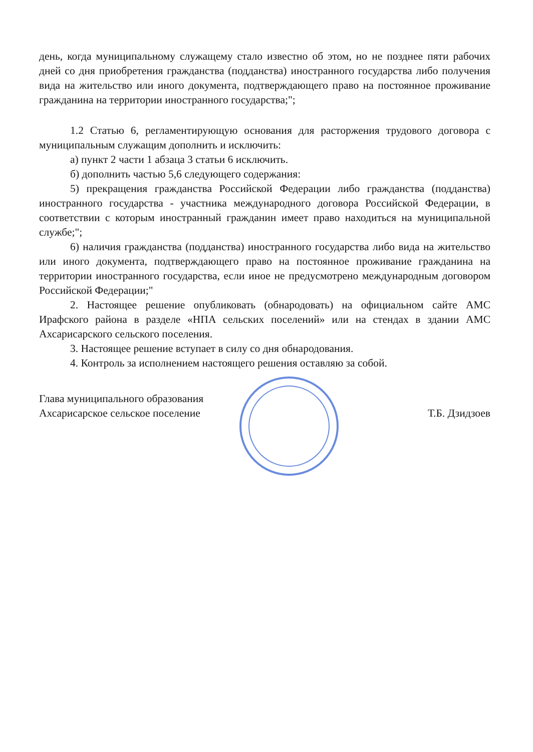день, когда муниципальному служащему стало известно об этом, но не позднее пяти рабочих дней со дня приобретения гражданства (подданства) иностранного государства либо получения вида на жительство или иного документа, подтверждающего право на постоянное проживание гражданина на территории иностранного государства;";
1.2 Статью 6, регламентирующую основания для расторжения трудового договора с муниципальным служащим дополнить и исключить:
а) пункт 2 части 1 абзаца 3 статьи 6 исключить.
б) дополнить частью 5,6 следующего содержания:
5) прекращения гражданства Российской Федерации либо гражданства (подданства) иностранного государства - участника международного договора Российской Федерации, в соответствии с которым иностранный гражданин имеет право находиться на муниципальной службе;";
6) наличия гражданства (подданства) иностранного государства либо вида на жительство или иного документа, подтверждающего право на постоянное проживание гражданина на территории иностранного государства, если иное не предусмотрено международным договором Российской Федерации;"
2. Настоящее решение опубликовать (обнародовать) на официальном сайте АМС Ирафского района в разделе «НПА сельских поселений» или на стендах в здании АМС Ахсарисарского сельского поселения.
3. Настоящее решение вступает в силу со дня обнародования.
4. Контроль за исполнением настоящего решения оставляю за собой.
Глава муниципального образования
Ахсарисарское сельское поселение
Т.Б. Дзидзоев